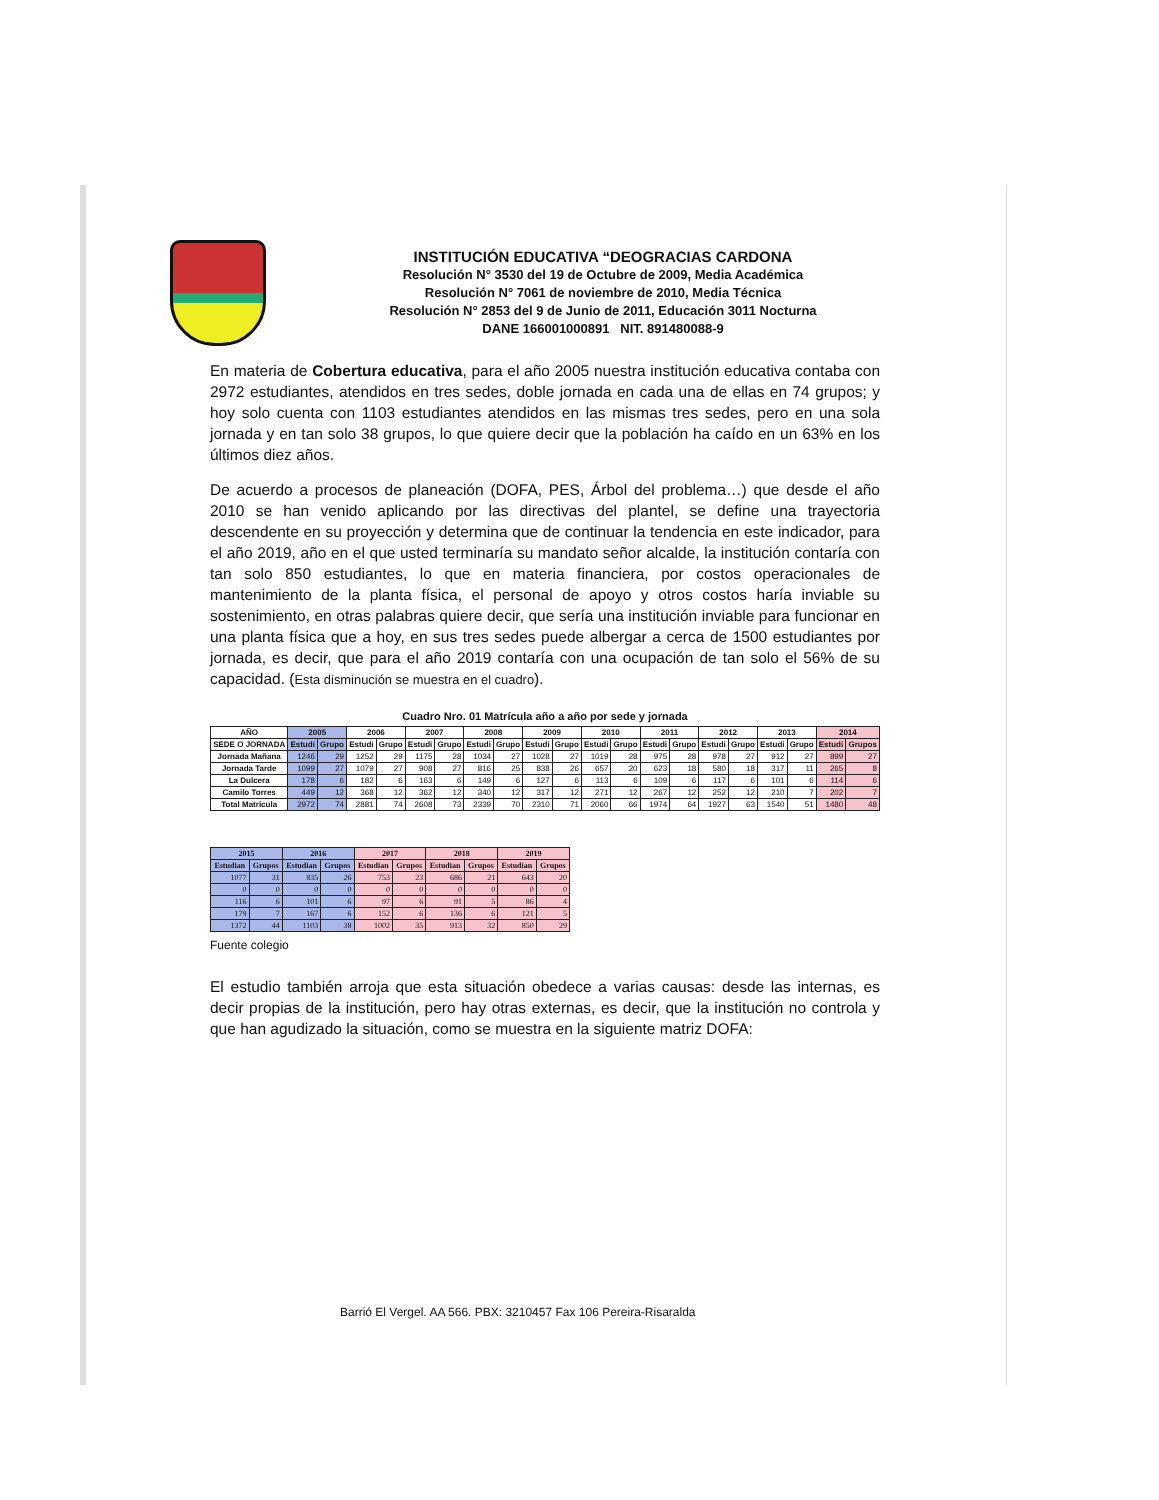INSTITUCIÓN EDUCATIVA “DEOGRACIAS CARDONA
Resolución N° 3530 del 19 de Octubre de 2009, Media Académica
Resolución N° 7061 de noviembre de 2010, Media Técnica
Resolución N° 2853 del 9 de Junio de 2011, Educación 3011 Nocturna
DANE 166001000891 NIT. 891480088-9
En materia de Cobertura educativa, para el año 2005 nuestra institución educativa contaba con 2972 estudiantes, atendidos en tres sedes, doble jornada en cada una de ellas en 74 grupos; y hoy solo cuenta con 1103 estudiantes atendidos en las mismas tres sedes, pero en una sola jornada y en tan solo 38 grupos, lo que quiere decir que la población ha caído en un 63% en los últimos diez años.
De acuerdo a procesos de planeación (DOFA, PES, Árbol del problema…) que desde el año 2010 se han venido aplicando por las directivas del plantel, se define una trayectoria descendente en su proyección y determina que de continuar la tendencia en este indicador, para el año 2019, año en el que usted terminaría su mandato señor alcalde, la institución contaría con tan solo 850 estudiantes, lo que en materia financiera, por costos operacionales de mantenimiento de la planta física, el personal de apoyo y otros costos haría inviable su sostenimiento, en otras palabras quiere decir, que sería una institución inviable para funcionar en una planta física que a hoy, en sus tres sedes puede albergar a cerca de 1500 estudiantes por jornada, es decir, que para el año 2019 contaría con una ocupación de tan solo el 56% de su capacidad. (Esta disminución se muestra en el cuadro).
Cuadro Nro. 01 Matrícula año a año por sede y jornada
| AÑO | 2005 | | 2006 | | 2007 | | 2008 | | 2009 | | 2010 | | 2011 | | 2012 | | 2013 | | 2014 | |
| --- | --- | --- | --- | --- | --- | --- | --- | --- | --- | --- | --- | --- | --- | --- | --- | --- | --- | --- | --- | --- |
| SEDE O JORNADA | Estudi | Grupo | Estudi | Grupo | Estudi | Grupo | Estudi | Grupo | Estudi | Grupo | Estudi | Grupo | Estudi | Grupo | Estudi | Grupo | Estudi | Grupo | Estudi | Grupos |
| Jornada Mañana | 1246 | 29 | 1252 | 29 | 1175 | 28 | 1034 | 27 | 1028 | 27 | 1019 | 28 | 975 | 28 | 978 | 27 | 912 | 27 | 899 | 27 |
| Jornada Tarde | 1099 | 27 | 1079 | 27 | 908 | 27 | 816 | 25 | 838 | 26 | 657 | 20 | 623 | 18 | 580 | 18 | 317 | 11 | 265 | 8 |
| La Dulcera | 178 | 6 | 182 | 6 | 163 | 6 | 149 | 6 | 127 | 6 | 113 | 6 | 109 | 6 | 117 | 6 | 101 | 6 | 114 | 6 |
| Camilo Torres | 449 | 12 | 368 | 12 | 362 | 12 | 340 | 12 | 317 | 12 | 271 | 12 | 267 | 12 | 252 | 12 | 210 | 7 | 202 | 7 |
| Total Matrícula | 2972 | 74 | 2881 | 74 | 2608 | 73 | 2339 | 70 | 2310 | 71 | 2060 | 66 | 1974 | 64 | 1927 | 63 | 1540 | 51 | 1480 | 48 |
| 2015 | | 2016 | | 2017 | | 2018 | | 2019 | |
| --- | --- | --- | --- | --- | --- | --- | --- | --- | --- |
| Estudian | Grupos | Estudian | Grupos | Estudian | Grupos | Estudian | Grupos | Estudian | Grupos |
| 1077 | 31 | 835 | 26 | 753 | 23 | 686 | 21 | 643 | 20 |
| 0 | 0 | 0 | 0 | 0 | 0 | 0 | 0 | 0 | 0 |
| 116 | 6 | 101 | 6 | 97 | 6 | 91 | 5 | 86 | 4 |
| 179 | 7 | 167 | 6 | 152 | 6 | 136 | 6 | 121 | 5 |
| 1372 | 44 | 1103 | 38 | 1002 | 35 | 913 | 32 | 850 | 29 |
Fuente colegio
El estudio también arroja que esta situación obedece a varias causas: desde las internas, es decir propias de la institución, pero hay otras externas, es decir, que la institución no controla y que han agudizado la situación, como se muestra en la siguiente matriz DOFA:
Barrió El Vergel. AA 566. PBX: 3210457 Fax 106 Pereira-Risaralda